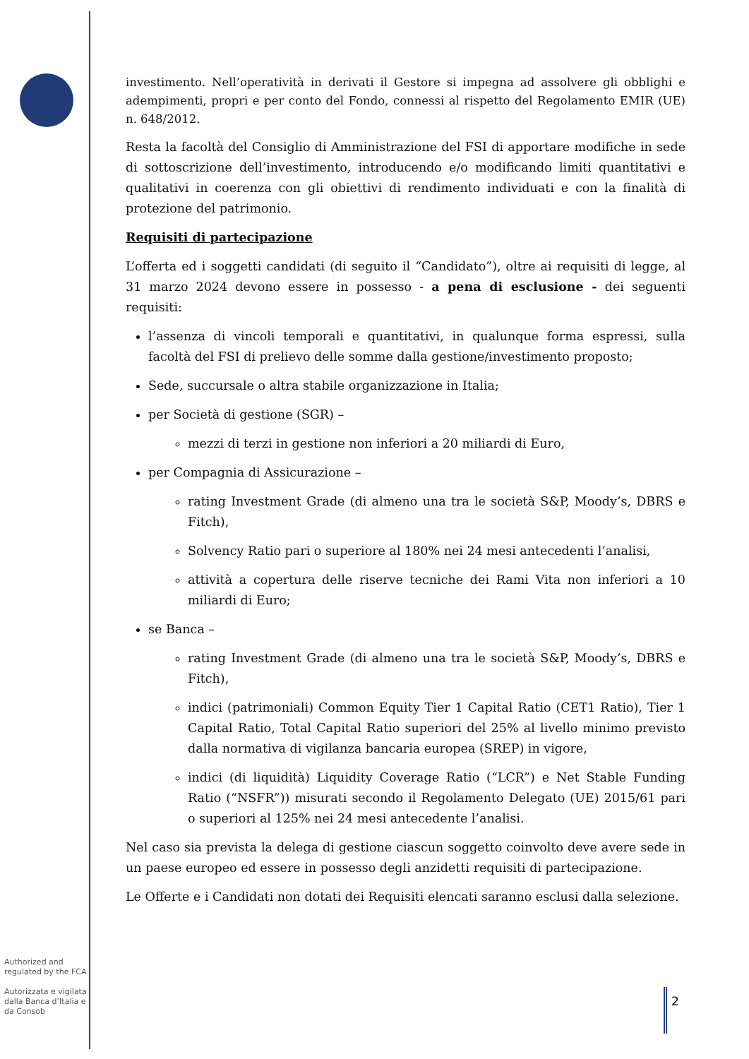investimento. Nell’operatività in derivati il Gestore si impegna ad assolvere gli obblighi e adempimenti, propri e per conto del Fondo, connessi al rispetto del Regolamento EMIR (UE) n. 648/2012.
Resta la facoltà del Consiglio di Amministrazione del FSI di apportare modifiche in sede di sottoscrizione dell’investimento, introducendo e/o modificando limiti quantitativi e qualitativi in coerenza con gli obiettivi di rendimento individuati e con la finalità di protezione del patrimonio.
Requisiti di partecipazione
L’offerta ed i soggetti candidati (di seguito il “Candidato”), oltre ai requisiti di legge, al 31 marzo 2024 devono essere in possesso - a pena di esclusione - dei seguenti requisiti:
l’assenza di vincoli temporali e quantitativi, in qualunque forma espressi, sulla facoltà del FSI di prelievo delle somme dalla gestione/investimento proposto;
Sede, succursale o altra stabile organizzazione in Italia;
per Società di gestione (SGR) –
mezzi di terzi in gestione non inferiori a 20 miliardi di Euro,
per Compagnia di Assicurazione –
rating Investment Grade (di almeno una tra le società S&P, Moody’s, DBRS e Fitch),
Solvency Ratio pari o superiore al 180% nei 24 mesi antecedenti l’analisi,
attività a copertura delle riserve tecniche dei Rami Vita non inferiori a 10 miliardi di Euro;
se Banca –
rating Investment Grade (di almeno una tra le società S&P, Moody’s, DBRS e Fitch),
indici (patrimoniali) Common Equity Tier 1 Capital Ratio (CET1 Ratio), Tier 1 Capital Ratio, Total Capital Ratio superiori del 25% al livello minimo previsto dalla normativa di vigilanza bancaria europea (SREP) in vigore,
indici (di liquidità) Liquidity Coverage Ratio (“LCR”) e Net Stable Funding Ratio (“NSFR”)) misurati secondo il Regolamento Delegato (UE) 2015/61 pari o superiori al 125% nei 24 mesi antecedente l’analisi.
Nel caso sia prevista la delega di gestione ciascun soggetto coinvolto deve avere sede in un paese europeo ed essere in possesso degli anzidetti requisiti di partecipazione.
Le Offerte e i Candidati non dotati dei Requisiti elencati saranno esclusi dalla selezione.
Authorized and regulated by the FCA
Autorizzata e vigilata dalla Banca d’Italia e da Consob
2